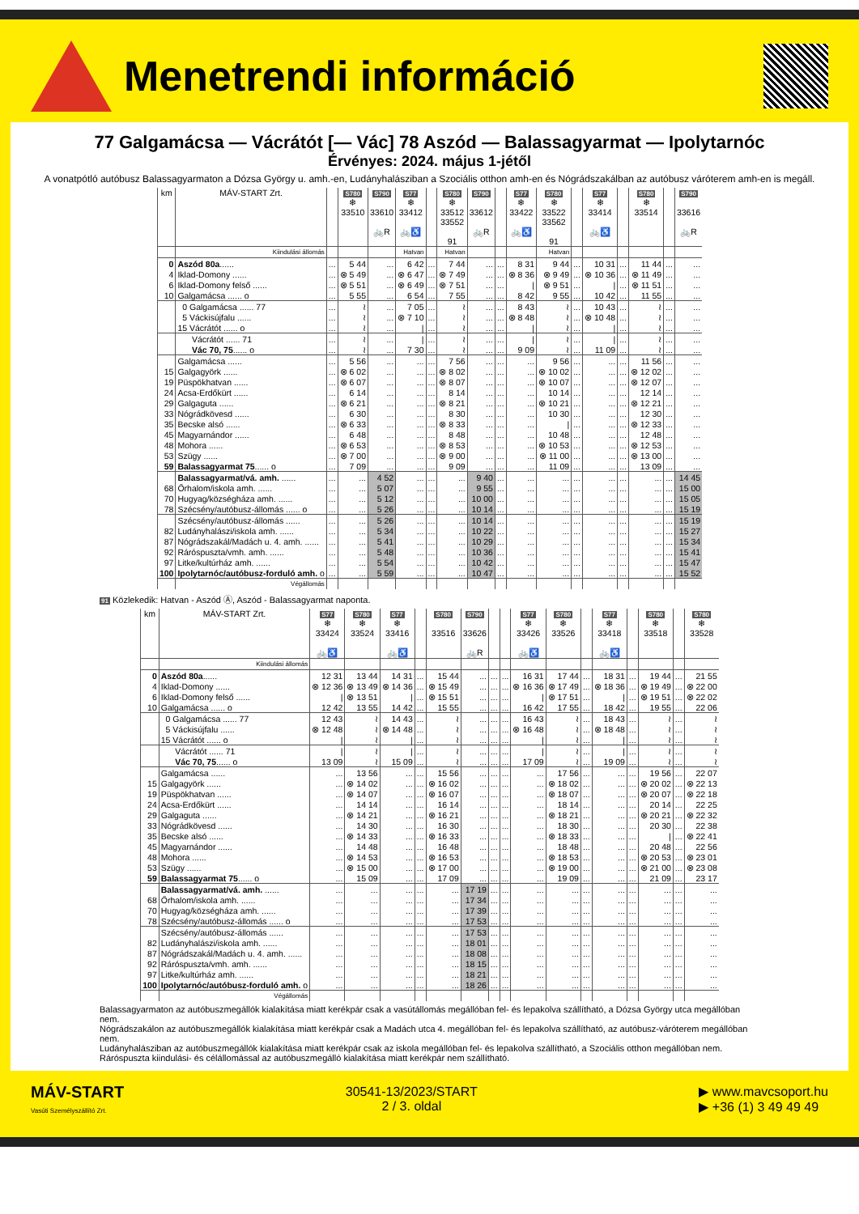Menetrendi információ
77 Galgamácsa — Vácrátót [— Vác] 78 Aszód — Balassagyarmat — Ipolytarnóc
Érvényes: 2024. május 1-jétől
A vonatpótló autóbusz Balassagyarmaton a Dózsa György u. amh.-en, Ludányhalásziban a Szociális otthon amh-en és Nógrádszakálban az autóbusz váróterem amh-en is megáll.
| km | MÁV-START Zrt. | | S780 ❄ 33510 | S790 33610 🚲R | S77 ❄ 33412 🚲♿ | | S780 ❄ 33512 33552 91 | S790 33612 🚲R | | S77 ❄ 33422 🚲♿ | S780 ❄ 33522 33562 91 | | S77 ❄ 33414 🚲♿ | | S780 ❄ 33514 | | S790 33616 🚲R |
| --- | --- | --- | --- | --- | --- | --- | --- | --- | --- | --- | --- | --- | --- | --- | --- | --- | --- |
| | Kiindulási állomás | | | | Hatvan | | Hatvan | | | | Hatvan | | | | | | |
| 0 | Aszód 80a ...... | ... | 5 44 | ... | 6 42 | ... | 7 44 | ... | ... | 8 31 | 9 44 | ... | 10 31 | ... | 11 44 | ... | ... |
| 4 | Iklad-Domony ...... | ... | ⊗ 5 49 | ... | ⊗ 6 47 | ... | ⊗ 7 49 | ... | ... | ⊗ 8 36 | ⊗ 9 49 | ... | ⊗ 10 36 | ... | ⊗ 11 49 | ... | ... |
| 6 | Iklad-Domony felső ...... | ... | ⊗ 5 51 | ... | ⊗ 6 49 | ... | ⊗ 7 51 | ... | ... | / | ⊗ 9 51 | ... | / | ... | ⊗ 11 51 | ... | ... |
| 10 | Galgamácsa ...... o | ... | 5 55 | ... | 6 54 | ... | 7 55 | ... | ... | 8 42 | 9 55 | ... | 10 42 | ... | 11 55 | ... | ... |
| | 0 Galgamácsa ...... 77 | ... | ≀ | ... | 7 05 | ... | ≀ | ... | ... | 8 43 | ≀ | ... | 10 43 | ... | ≀ | ... | ... |
| | 5 Váckisújfalu ...... | ... | ≀ | ... | ⊗ 7 10 | ... | ≀ | ... | ... | ⊗ 8 48 | ≀ | ... | ⊗ 10 48 | ... | ≀ | ... | ... |
| | 15 Vácrátót ...... o | ... | ≀ | ... | / | ... | ≀ | ... | ... | / | ≀ | ... | / | ... | ≀ | ... | ... |
| | Vácrátót ...... 71 | ... | ≀ | ... | / | ... | ≀ | ... | ... | / | ≀ | ... | / | ... | ≀ | ... | ... |
| | Vác 70, 75 ...... o | ... | ≀ | ... | 7 30 | ... | ≀ | ... | ... | 9 09 | ≀ | ... | 11 09 | ... | ≀ | ... | ... |
| | Galgamácsa ...... | ... | 5 56 | ... | ... | ... | 7 56 | ... | ... | ... | 9 56 | ... | ... | ... | 11 56 | ... | ... |
| 15 | Galgagyörk ...... | ... | ⊗ 6 02 | ... | ... | ... | ⊗ 8 02 | ... | ... | ... | ⊗ 10 02 | ... | ... | ... | ⊗ 12 02 | ... | ... |
| 19 | Püspökhatvan ...... | ... | ⊗ 6 07 | ... | ... | ... | ⊗ 8 07 | ... | ... | ... | ⊗ 10 07 | ... | ... | ... | ⊗ 12 07 | ... | ... |
| 24 | Acsa-Erdőkürt ...... | ... | 6 14 | ... | ... | ... | 8 14 | ... | ... | ... | 10 14 | ... | ... | ... | 12 14 | ... | ... |
| 29 | Galgaguta ...... | ... | ⊗ 6 21 | ... | ... | ... | ⊗ 8 21 | ... | ... | ... | ⊗ 10 21 | ... | ... | ... | ⊗ 12 21 | ... | ... |
| 33 | Nógrádkövesd ...... | ... | 6 30 | ... | ... | ... | 8 30 | ... | ... | ... | 10 30 | ... | ... | ... | 12 30 | ... | ... |
| 35 | Becske alsó ...... | ... | ⊗ 6 33 | ... | ... | ... | ⊗ 8 33 | ... | ... | ... | / | ... | ... | ... | ⊗ 12 33 | ... | ... |
| 45 | Magyarnándor ...... | ... | 6 48 | ... | ... | ... | 8 48 | ... | ... | ... | 10 48 | ... | ... | ... | 12 48 | ... | ... |
| 48 | Mohora ...... | ... | ⊗ 6 53 | ... | ... | ... | ⊗ 8 53 | ... | ... | ... | ⊗ 10 53 | ... | ... | ... | ⊗ 12 53 | ... | ... |
| 53 | Szügy ...... | ... | ⊗ 7 00 | ... | ... | ... | ⊗ 9 00 | ... | ... | ... | ⊗ 11 00 | ... | ... | ... | ⊗ 13 00 | ... | ... |
| 59 | Balassagyarmat 75 ...... o | ... | 7 09 | ... | ... | ... | 9 09 | ... | ... | ... | 11 09 | ... | ... | ... | 13 09 | ... | ... |
| | Balassagyarmat/vá. amh. ...... | ... | ... | 4 52 | ... | ... | ... | 9 40 | ... | ... | ... | ... | ... | ... | ... | ... | 14 45 |
| 68 | Őrhalom/iskola amh. ...... | ... | ... | 5 07 | ... | ... | ... | 9 55 | ... | ... | ... | ... | ... | ... | ... | ... | 15 00 |
| 70 | Hugyag/községháza amh. ...... | ... | ... | 5 12 | ... | ... | ... | 10 00 | ... | ... | ... | ... | ... | ... | ... | ... | 15 05 |
| 78 | Szécsény/autóbusz-állomás ...... o | ... | ... | 5 26 | ... | ... | ... | 10 14 | ... | ... | ... | ... | ... | ... | ... | ... | 15 19 |
| | Szécsény/autóbusz-állomás ...... | ... | ... | 5 26 | ... | ... | ... | 10 14 | ... | ... | ... | ... | ... | ... | ... | ... | 15 19 |
| 82 | Ludányhalászi/iskola amh. ...... | ... | ... | 5 34 | ... | ... | ... | 10 22 | ... | ... | ... | ... | ... | ... | ... | ... | 15 27 |
| 87 | Nógrádszakál/Madách u. 4. amh. ...... | ... | ... | 5 41 | ... | ... | ... | 10 29 | ... | ... | ... | ... | ... | ... | ... | ... | 15 34 |
| 92 | Ráróspuszta/vmh. amh. ...... | ... | ... | 5 48 | ... | ... | ... | 10 36 | ... | ... | ... | ... | ... | ... | ... | ... | 15 41 |
| 97 | Litke/kultúrház amh. ...... | ... | ... | 5 54 | ... | ... | ... | 10 42 | ... | ... | ... | ... | ... | ... | ... | ... | 15 47 |
| 100 | Ipolytarnóc/autóbusz-forduló amh. o | ... | ... | 5 59 | ... | ... | ... | 10 47 | ... | ... | ... | ... | ... | ... | ... | ... | 15 52 |
| | Végállomás | | | | | | | | | | | | | | | | |
91 Közlekedik: Hatvan - Aszód Ⓐ, Aszód - Balassagyarmat naponta.
| km | MÁV-START Zrt. | S77 ❄ 33424 🚲♿ | S780 ❄ 33524 | S77 ❄ 33416 🚲♿ | | S780 33516 | S790 33626 🚲R | | | S77 ❄ 33426 🚲♿ | S780 ❄ 33526 | | S77 ❄ 33418 🚲♿ | | S780 ❄ 33518 | | S780 ❄ 33528 |
| --- | --- | --- | --- | --- | --- | --- | --- | --- | --- | --- | --- | --- | --- | --- | --- | --- | --- |
| | Kiindulási állomás | | | | | | | | | | | | | | | | |
| 0 | Aszód 80a ...... | 12 31 | 13 44 | 14 31 | ... | 15 44 | ... | ... | ... | 16 31 | 17 44 | ... | 18 31 | ... | 19 44 | ... | 21 55 |
| 4 | Iklad-Domony ...... | ⊗ 12 36 | ⊗ 13 49 | ⊗ 14 36 | ... | ⊗ 15 49 | ... | ... | ... | ⊗ 16 36 | ⊗ 17 49 | ... | ⊗ 18 36 | ... | ⊗ 19 49 | ... | ⊗ 22 00 |
| 6 | Iklad-Domony felső ...... | / | ⊗ 13 51 | / | ... | ⊗ 15 51 | ... | ... | ... | / | ⊗ 17 51 | ... | / | ... | ⊗ 19 51 | ... | ⊗ 22 02 |
| 10 | Galgamácsa ...... o | 12 42 | 13 55 | 14 42 | ... | 15 55 | ... | ... | ... | 16 42 | 17 55 | ... | 18 42 | ... | 19 55 | ... | 22 06 |
| | 0 Galgamácsa ...... 77 | 12 43 | ≀ | 14 43 | ... | ≀ | ... | ... | ... | 16 43 | ≀ | ... | 18 43 | ... | ≀ | ... | ≀ |
| | 5 Váckisújfalu ...... | ⊗ 12 48 | ≀ | ⊗ 14 48 | ... | ≀ | ... | ... | ... | ⊗ 16 48 | ≀ | ... | ⊗ 18 48 | ... | ≀ | ... | ≀ |
| | 15 Vácrátót ...... o | / | ≀ | / | ... | ≀ | ... | ... | ... | / | ≀ | ... | / | ... | ≀ | ... | ≀ |
| | Vácrátót ...... 71 | / | ≀ | / | ... | ≀ | ... | ... | ... | / | ≀ | ... | / | ... | ≀ | ... | ≀ |
| | Vác 70, 75 ...... o | 13 09 | ≀ | 15 09 | ... | ≀ | ... | ... | ... | 17 09 | ≀ | ... | 19 09 | ... | ≀ | ... | ≀ |
| | Galgamácsa ...... | ... | 13 56 | ... | ... | 15 56 | ... | ... | ... | ... | 17 56 | ... | ... | ... | 19 56 | ... | 22 07 |
| 15 | Galgagyörk ...... | ... | ⊗ 14 02 | ... | ... | ⊗ 16 02 | ... | ... | ... | ... | ⊗ 18 02 | ... | ... | ... | ⊗ 20 02 | ... | ⊗ 22 13 |
| 19 | Püspökhatvan ...... | ... | ⊗ 14 07 | ... | ... | ⊗ 16 07 | ... | ... | ... | ... | ⊗ 18 07 | ... | ... | ... | ⊗ 20 07 | ... | ⊗ 22 18 |
| 24 | Acsa-Erdőkürt ...... | ... | 14 14 | ... | ... | 16 14 | ... | ... | ... | ... | 18 14 | ... | ... | ... | 20 14 | ... | 22 25 |
| 29 | Galgaguta ...... | ... | ⊗ 14 21 | ... | ... | ⊗ 16 21 | ... | ... | ... | ... | ⊗ 18 21 | ... | ... | ... | ⊗ 20 21 | ... | ⊗ 22 32 |
| 33 | Nógrádkövesd ...... | ... | 14 30 | ... | ... | 16 30 | ... | ... | ... | ... | 18 30 | ... | ... | ... | 20 30 | ... | 22 38 |
| 35 | Becske alsó ...... | ... | ⊗ 14 33 | ... | ... | ⊗ 16 33 | ... | ... | ... | ... | ⊗ 18 33 | ... | ... | ... | / | ... | ⊗ 22 41 |
| 45 | Magyarnándor ...... | ... | 14 48 | ... | ... | 16 48 | ... | ... | ... | ... | 18 48 | ... | ... | ... | 20 48 | ... | 22 56 |
| 48 | Mohora ...... | ... | ⊗ 14 53 | ... | ... | ⊗ 16 53 | ... | ... | ... | ... | ⊗ 18 53 | ... | ... | ... | ⊗ 20 53 | ... | ⊗ 23 01 |
| 53 | Szügy ...... | ... | ⊗ 15 00 | ... | ... | ⊗ 17 00 | ... | ... | ... | ... | ⊗ 19 00 | ... | ... | ... | ⊗ 21 00 | ... | ⊗ 23 08 |
| 59 | Balassagyarmat 75 ...... o | ... | 15 09 | ... | ... | 17 09 | ... | ... | ... | ... | 19 09 | ... | ... | ... | 21 09 | ... | 23 17 |
| | Balassagyarmat/vá. amh. ...... | ... | ... | ... | ... | ... | 17 19 | ... | ... | ... | ... | ... | ... | ... | ... | ... | ... |
| 68 | Őrhalom/iskola amh. ...... | ... | ... | ... | ... | ... | 17 34 | ... | ... | ... | ... | ... | ... | ... | ... | ... | ... |
| 70 | Hugyag/községháza amh. ...... | ... | ... | ... | ... | ... | 17 39 | ... | ... | ... | ... | ... | ... | ... | ... | ... | ... |
| 78 | Szécsény/autóbusz-állomás ...... o | ... | ... | ... | ... | ... | 17 53 | ... | ... | ... | ... | ... | ... | ... | ... | ... | ... |
| | Szécsény/autóbusz-állomás ...... | ... | ... | ... | ... | ... | 17 53 | ... | ... | ... | ... | ... | ... | ... | ... | ... | ... |
| 82 | Ludányhalászi/iskola amh. ...... | ... | ... | ... | ... | ... | 18 01 | ... | ... | ... | ... | ... | ... | ... | ... | ... | ... |
| 87 | Nógrádszakál/Madách u. 4. amh. ...... | ... | ... | ... | ... | ... | 18 08 | ... | ... | ... | ... | ... | ... | ... | ... | ... | ... |
| 92 | Ráróspuszta/vmh. amh. ...... | ... | ... | ... | ... | ... | 18 15 | ... | ... | ... | ... | ... | ... | ... | ... | ... | ... |
| 97 | Litke/kultúrház amh. ...... | ... | ... | ... | ... | ... | 18 21 | ... | ... | ... | ... | ... | ... | ... | ... | ... | ... |
| 100 | Ipolytarnóc/autóbusz-forduló amh. o | ... | ... | ... | ... | ... | 18 26 | ... | ... | ... | ... | ... | ... | ... | ... | ... | ... |
| | Végállomás | | | | | | | | | | | | | | | | |
Balassagyarmaton az autóbuszmegállók kialakítása miatt kerékpár csak a vasútállomás megállóban fel- és lepakolva szállítható, a Dózsa György utca megállóban nem.
Nógrádszakálon az autóbuszmegállók kialakítása miatt kerékpár csak a Madách utca 4. megállóban fel- és lepakolva szállítható, az autóbusz-váróterem megállóban nem.
Ludányhalásziban az autóbuszmegállók kialakítása miatt kerékpár csak az iskola megállóban fel- és lepakolva szállítható, a Szociális otthon megállóban nem.
Ráróspuszta kiindulási- és célállomással az autóbuszmegálló kialakítása miatt kerékpár nem szállítható.
MÁV-START
Vasúti Személyszállító Zrt.
30541-13/2023/START
2 / 3. oldal
▶ www.mavcsoport.hu
▶ +36 (1) 3 49 49 49